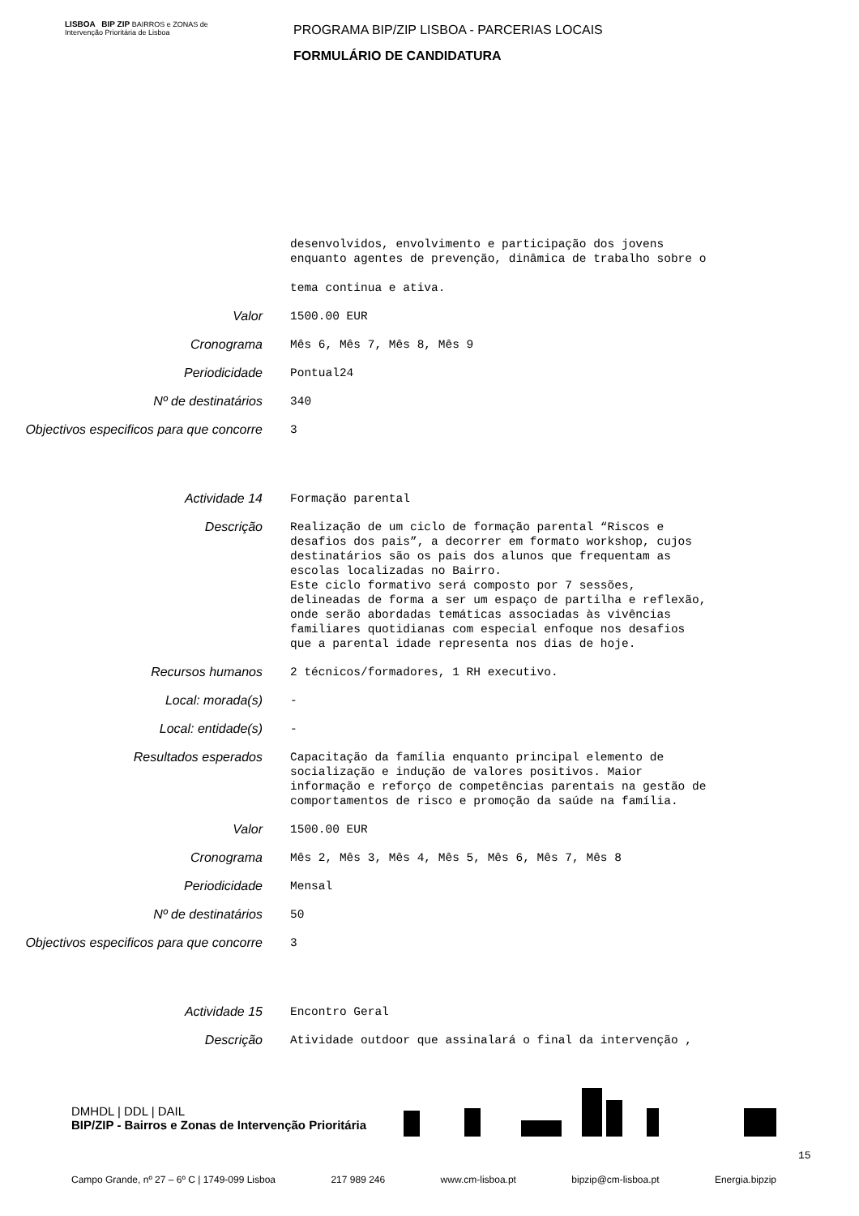LISBOA BIP ZIP BAIRROS e ZONAS de Intervenção Prioritária de Lisboa
PROGRAMA BIP/ZIP LISBOA - PARCERIAS LOCAIS
FORMULÁRIO DE CANDIDATURA
desenvolvidos, envolvimento e participação dos jovens enquanto agentes de prevenção, dinâmica de trabalho sobre o tema continua e ativa.
Valor
1500.00 EUR
Cronograma
Mês 6, Mês 7, Mês 8, Mês 9
Periodicidade
Pontual24
Nº de destinatários
340
Objectivos especificos para que concorre
3
Actividade 14
Formação parental
Descrição
Realização de um ciclo de formação parental “Riscos e desafios dos pais”, a decorrer em formato workshop, cujos destinatários são os pais dos alunos que frequentam as escolas localizadas no Bairro. Este ciclo formativo será composto por 7 sessões, delineadas de forma a ser um espaço de partilha e reflexão, onde serão abordadas temáticas associadas às vivências familiares quotidianas com especial enfoque nos desafios que a parental idade representa nos dias de hoje.
Recursos humanos
2 técnicos/formadores, 1 RH executivo.
Local: morada(s)
-
Local: entidade(s)
-
Resultados esperados
Capacitação da família enquanto principal elemento de socialização e indução de valores positivos. Maior informação e reforço de competências parentais na gestão de comportamentos de risco e promoção da saúde na família.
Valor
1500.00 EUR
Cronograma
Mês 2, Mês 3, Mês 4, Mês 5, Mês 6, Mês 7, Mês 8
Periodicidade
Mensal
Nº de destinatários
50
Objectivos especificos para que concorre
3
Actividade 15
Encontro Geral
Descrição
Atividade outdoor que assinalará o final da intervenção ,
DMHDL | DDL | DAIL
BIP/ZIP - Bairros e Zonas de Intervenção Prioritária
15
Campo Grande, nº 27 – 6º C | 1749-099 Lisboa 217 989 246 www.cm-lisboa.pt bipzip@cm-lisboa.pt Energia.bipzip